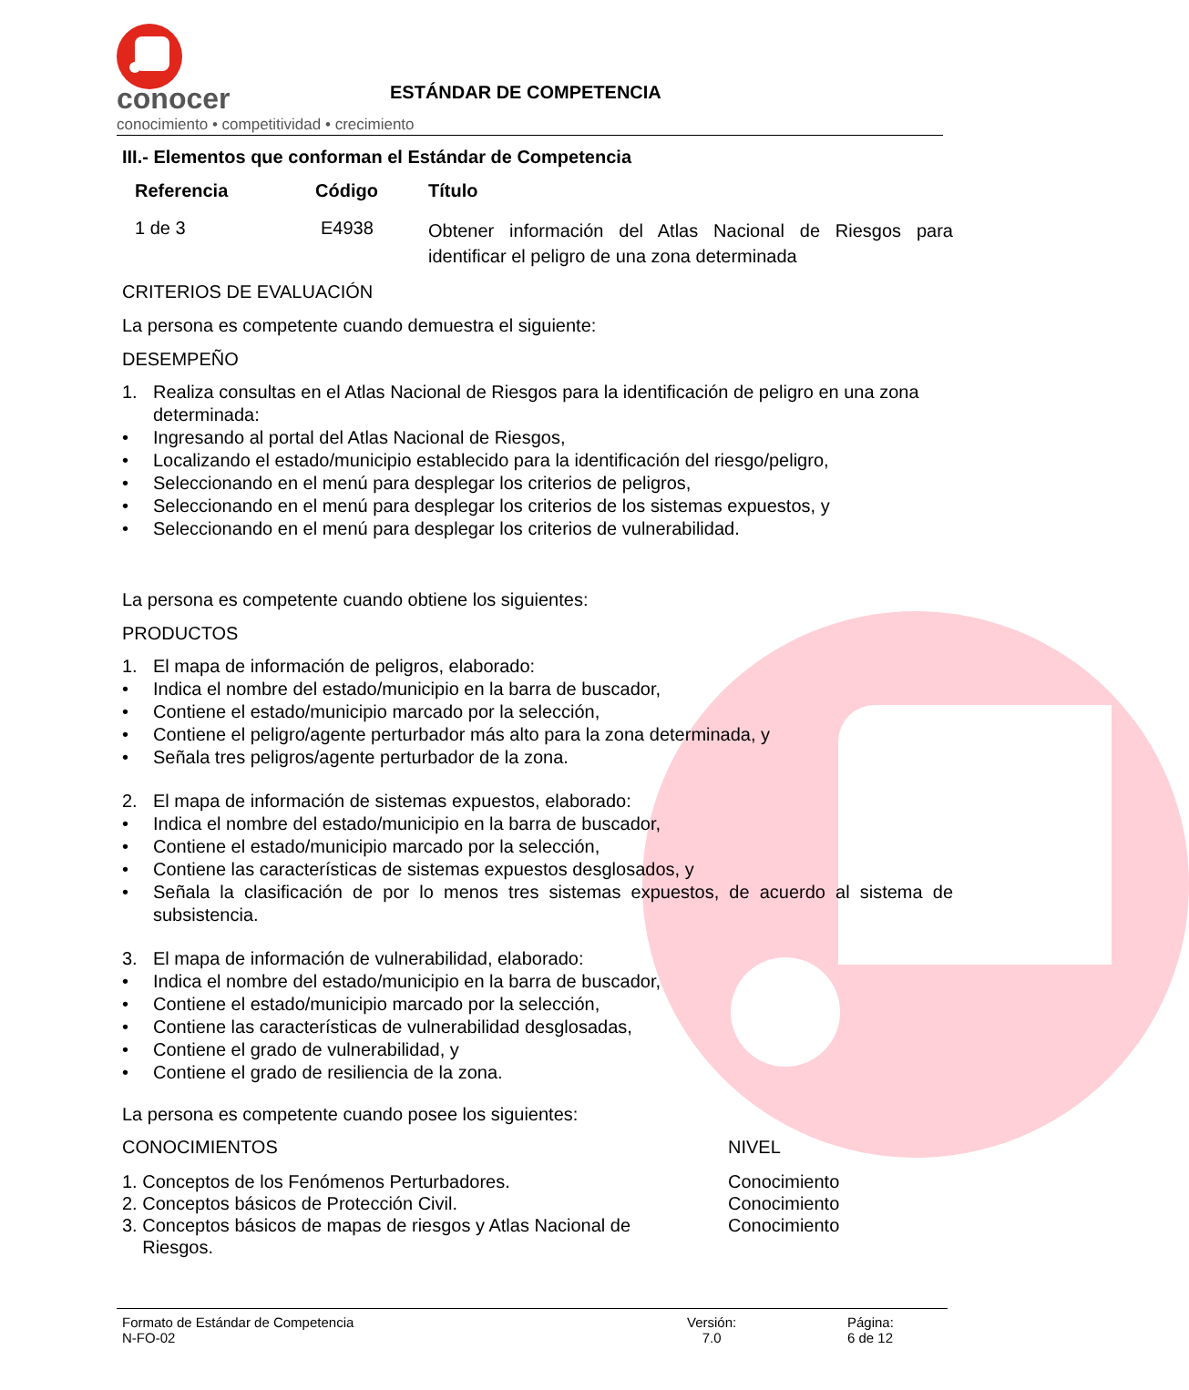conocer
conocimiento • competitividad • crecimiento
ESTÁNDAR DE COMPETENCIA
III.- Elementos que conforman el Estándar de Competencia
| Referencia | Código | Título |
| --- | --- | --- |
| 1 de 3 | E4938 | Obtener información del Atlas Nacional de Riesgos para identificar el peligro de una zona determinada |
CRITERIOS DE EVALUACIÓN
La persona es competente cuando demuestra el siguiente:
DESEMPEÑO
1. Realiza consultas en el Atlas Nacional de Riesgos para la identificación de peligro en una zona determinada:
• Ingresando al portal del Atlas Nacional de Riesgos,
• Localizando el estado/municipio establecido para la identificación del riesgo/peligro,
• Seleccionando en el menú para desplegar los criterios de peligros,
• Seleccionando en el menú para desplegar los criterios de los sistemas expuestos, y
• Seleccionando en el menú para desplegar los criterios de vulnerabilidad.
La persona es competente cuando obtiene los siguientes:
PRODUCTOS
1. El mapa de información de peligros, elaborado:
• Indica el nombre del estado/municipio en la barra de buscador,
• Contiene el estado/municipio marcado por la selección,
• Contiene el peligro/agente perturbador más alto para la zona determinada, y
• Señala tres peligros/agente perturbador de la zona.
2. El mapa de información de sistemas expuestos, elaborado:
• Indica el nombre del estado/municipio en la barra de buscador,
• Contiene el estado/municipio marcado por la selección,
• Contiene las características de sistemas expuestos desglosados, y
• Señala la clasificación de por lo menos tres sistemas expuestos, de acuerdo al sistema de subsistencia.
3. El mapa de información de vulnerabilidad, elaborado:
• Indica el nombre del estado/municipio en la barra de buscador,
• Contiene el estado/municipio marcado por la selección,
• Contiene las características de vulnerabilidad desglosadas,
• Contiene el grado de vulnerabilidad, y
• Contiene el grado de resiliencia de la zona.
La persona es competente cuando posee los siguientes:
| CONOCIMIENTOS | NIVEL |
| 1. Conceptos de los Fenómenos Perturbadores. | Conocimiento |
| 2. Conceptos básicos de Protección Civil. | Conocimiento |
| 3. Conceptos básicos de mapas de riesgos y Atlas Nacional de Riesgos. | Conocimiento |
Formato de Estándar de Competencia
N-FO-02
Versión:
7.0
Página:
6 de 12